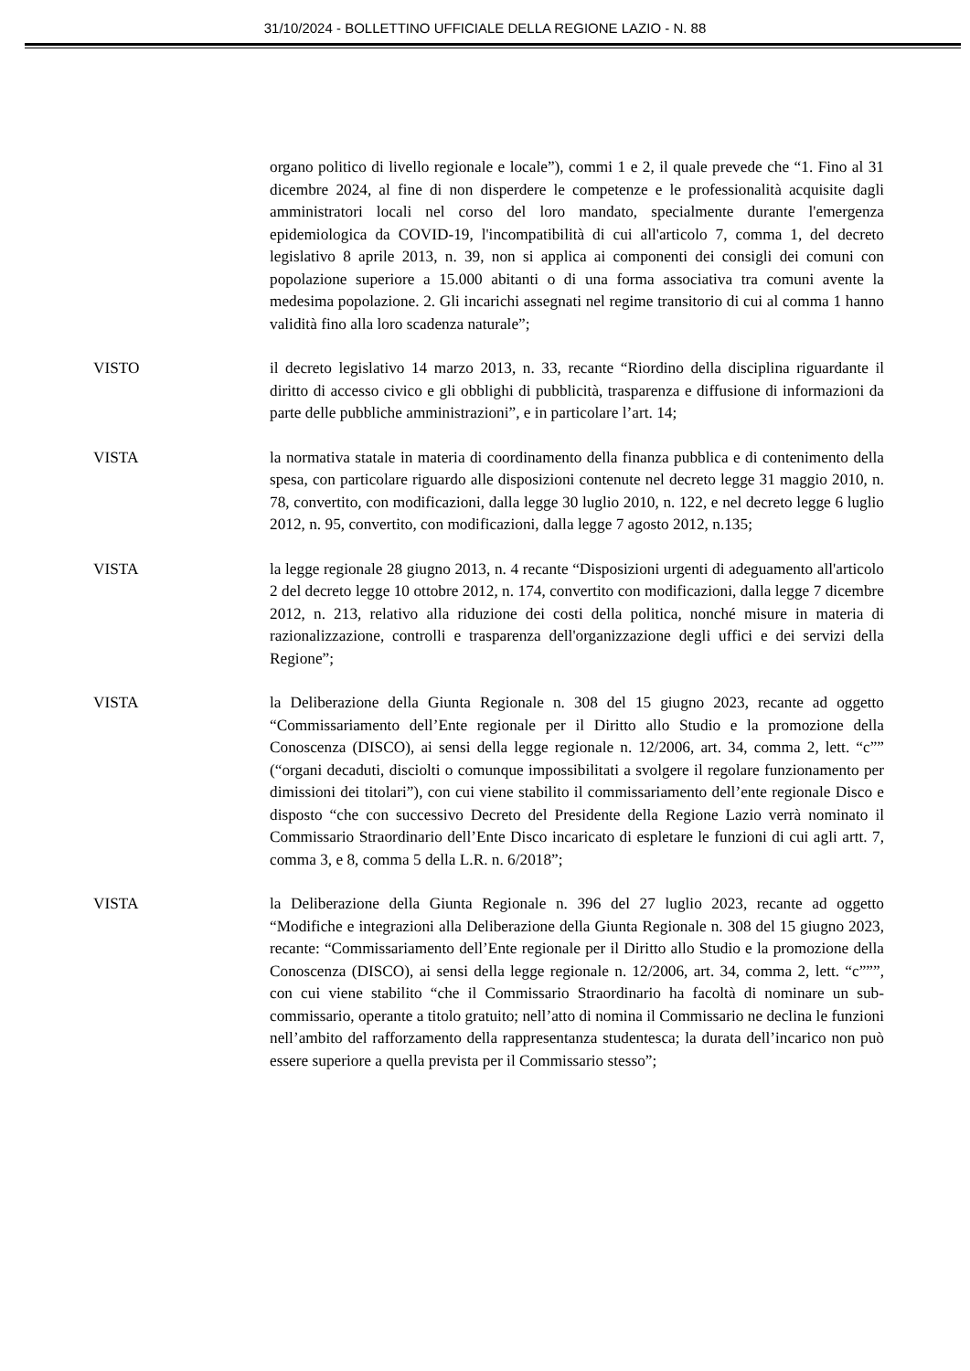31/10/2024 - BOLLETTINO UFFICIALE DELLA REGIONE LAZIO - N. 88
organo politico di livello regionale e locale”), commi 1 e 2, il quale prevede che “1. Fino al 31 dicembre 2024, al fine di non disperdere le competenze e le professionalità acquisite dagli amministratori locali nel corso del loro mandato, specialmente durante l'emergenza epidemiologica da COVID-19, l'incompatibilità di cui all'articolo 7, comma 1, del decreto legislativo 8 aprile 2013, n. 39, non si applica ai componenti dei consigli dei comuni con popolazione superiore a 15.000 abitanti o di una forma associativa tra comuni avente la medesima popolazione. 2. Gli incarichi assegnati nel regime transitorio di cui al comma 1 hanno validità fino alla loro scadenza naturale”;
VISTO il decreto legislativo 14 marzo 2013, n. 33, recante “Riordino della disciplina riguardante il diritto di accesso civico e gli obblighi di pubblicità, trasparenza e diffusione di informazioni da parte delle pubbliche amministrazioni”, e in particolare l’art. 14;
VISTA la normativa statale in materia di coordinamento della finanza pubblica e di contenimento della spesa, con particolare riguardo alle disposizioni contenute nel decreto legge 31 maggio 2010, n. 78, convertito, con modificazioni, dalla legge 30 luglio 2010, n. 122, e nel decreto legge 6 luglio 2012, n. 95, convertito, con modificazioni, dalla legge 7 agosto 2012, n.135;
VISTA la legge regionale 28 giugno 2013, n. 4 recante “Disposizioni urgenti di adeguamento all'articolo 2 del decreto legge 10 ottobre 2012, n. 174, convertito con modificazioni, dalla legge 7 dicembre 2012, n. 213, relativo alla riduzione dei costi della politica, nonché misure in materia di razionalizzazione, controlli e trasparenza dell'organizzazione degli uffici e dei servizi della Regione”;
VISTA la Deliberazione della Giunta Regionale n. 308 del 15 giugno 2023, recante ad oggetto “Commissariamento dell’Ente regionale per il Diritto allo Studio e la promozione della Conoscenza (DISCO), ai sensi della legge regionale n. 12/2006, art. 34, comma 2, lett. “c”” (“organi decaduti, disciolti o comunque impossibilitati a svolgere il regolare funzionamento per dimissioni dei titolari”), con cui viene stabilito il commissariamento dell’ente regionale Disco e disposto “che con successivo Decreto del Presidente della Regione Lazio verrà nominato il Commissario Straordinario dell’Ente Disco incaricato di espletare le funzioni di cui agli artt. 7, comma 3, e 8, comma 5 della L.R. n. 6/2018”;
VISTA la Deliberazione della Giunta Regionale n. 396 del 27 luglio 2023, recante ad oggetto “Modifiche e integrazioni alla Deliberazione della Giunta Regionale n. 308 del 15 giugno 2023, recante: “Commissariamento dell’Ente regionale per il Diritto allo Studio e la promozione della Conoscenza (DISCO), ai sensi della legge regionale n. 12/2006, art. 34, comma 2, lett. “c”””, con cui viene stabilito “che il Commissario Straordinario ha facoltà di nominare un sub-commissario, operante a titolo gratuito; nell’atto di nomina il Commissario ne declina le funzioni nell’ambito del rafforzamento della rappresentanza studentesca; la durata dell’incarico non può essere superiore a quella prevista per il Commissario stesso”;